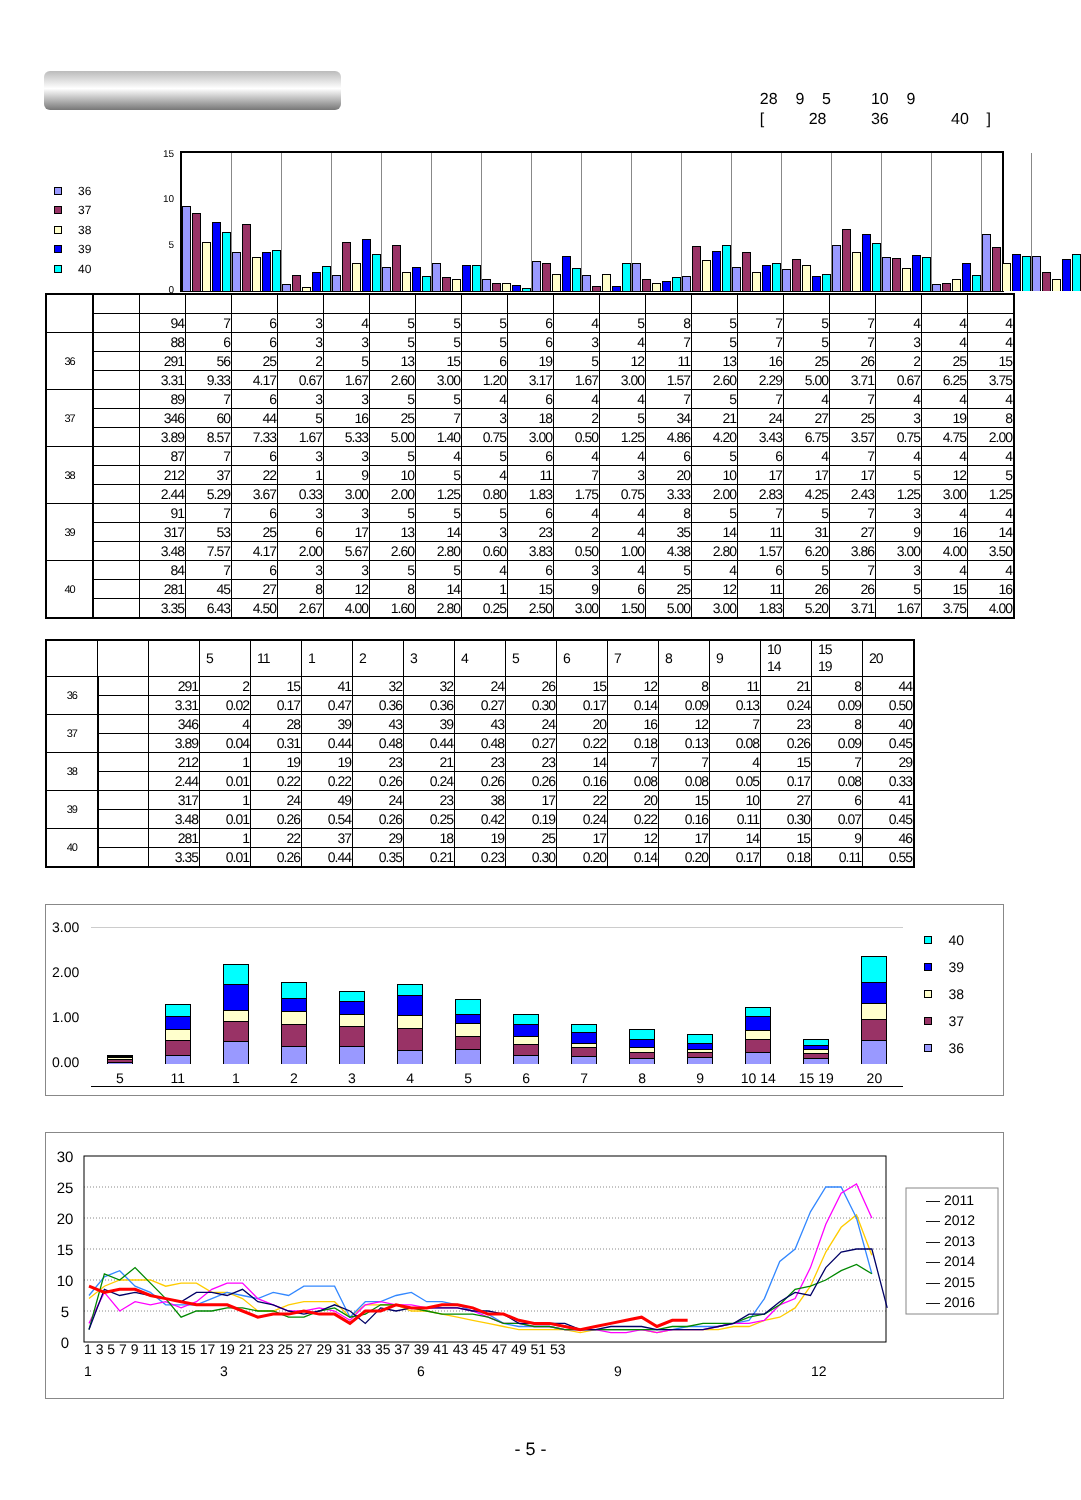28 9 5 10 9 [ 28 36 40 ]
36
37
38
39
40
15
10
5
0
| | | 94 | 7 | 6 | 3 | 4 | 5 | 5 | 5 | 6 | 4 | 5 | 8 | 5 | 7 | 5 | 7 | 4 | 4 | 4 |
| 36 | | 88 | 6 | 6 | 3 | 3 | 5 | 5 | 5 | 6 | 3 | 4 | 7 | 5 | 7 | 5 | 7 | 3 | 4 | 4 |
| | | 291 | 56 | 25 | 2 | 5 | 13 | 15 | 6 | 19 | 5 | 12 | 11 | 13 | 16 | 25 | 26 | 2 | 25 | 15 |
| | | 3.31 | 9.33 | 4.17 | 0.67 | 1.67 | 2.60 | 3.00 | 1.20 | 3.17 | 1.67 | 3.00 | 1.57 | 2.60 | 2.29 | 5.00 | 3.71 | 0.67 | 6.25 | 3.75 |
| 37 | | 89 | 7 | 6 | 3 | 3 | 5 | 5 | 4 | 6 | 4 | 4 | 7 | 5 | 7 | 4 | 7 | 4 | 4 | 4 |
| | | 346 | 60 | 44 | 5 | 16 | 25 | 7 | 3 | 18 | 2 | 5 | 34 | 21 | 24 | 27 | 25 | 3 | 19 | 8 |
| | | 3.89 | 8.57 | 7.33 | 1.67 | 5.33 | 5.00 | 1.40 | 0.75 | 3.00 | 0.50 | 1.25 | 4.86 | 4.20 | 3.43 | 6.75 | 3.57 | 0.75 | 4.75 | 2.00 |
| 38 | | 87 | 7 | 6 | 3 | 3 | 5 | 4 | 5 | 6 | 4 | 4 | 6 | 5 | 6 | 4 | 7 | 4 | 4 | 4 |
| | | 212 | 37 | 22 | 1 | 9 | 10 | 5 | 4 | 11 | 7 | 3 | 20 | 10 | 17 | 17 | 17 | 5 | 12 | 5 |
| | | 2.44 | 5.29 | 3.67 | 0.33 | 3.00 | 2.00 | 1.25 | 0.80 | 1.83 | 1.75 | 0.75 | 3.33 | 2.00 | 2.83 | 4.25 | 2.43 | 1.25 | 3.00 | 1.25 |
| 39 | | 91 | 7 | 6 | 3 | 3 | 5 | 5 | 5 | 6 | 4 | 4 | 8 | 5 | 7 | 5 | 7 | 3 | 4 | 4 |
| | | 317 | 53 | 25 | 6 | 17 | 13 | 14 | 3 | 23 | 2 | 4 | 35 | 14 | 11 | 31 | 27 | 9 | 16 | 14 |
| | | 3.48 | 7.57 | 4.17 | 2.00 | 5.67 | 2.60 | 2.80 | 0.60 | 3.83 | 0.50 | 1.00 | 4.38 | 2.80 | 1.57 | 6.20 | 3.86 | 3.00 | 4.00 | 3.50 |
| 40 | | 84 | 7 | 6 | 3 | 3 | 5 | 5 | 4 | 6 | 3 | 4 | 5 | 4 | 6 | 5 | 7 | 3 | 4 | 4 |
| | | 281 | 45 | 27 | 8 | 12 | 8 | 14 | 1 | 15 | 9 | 6 | 25 | 12 | 11 | 26 | 26 | 5 | 15 | 16 |
| | | 3.35 | 6.43 | 4.50 | 2.67 | 4.00 | 1.60 | 2.80 | 0.25 | 2.50 | 3.00 | 1.50 | 5.00 | 3.00 | 1.83 | 5.20 | 3.71 | 1.67 | 3.75 | 4.00 |
| | | | 5 | 11 | 1 | 2 | 3 | 4 | 5 | 6 | 7 | 8 | 9 | 10 14 | 15 19 | 20 |
| --- | --- | --- | --- | --- | --- | --- | --- | --- | --- | --- | --- | --- | --- | --- | --- | --- |
| 36 | | 291 | 2 | 15 | 41 | 32 | 32 | 24 | 26 | 15 | 12 | 8 | 11 | 21 | 8 | 44 |
| | | 3.31 | 0.02 | 0.17 | 0.47 | 0.36 | 0.36 | 0.27 | 0.30 | 0.17 | 0.14 | 0.09 | 0.13 | 0.24 | 0.09 | 0.50 |
| 37 | | 346 | 4 | 28 | 39 | 43 | 39 | 43 | 24 | 20 | 16 | 12 | 7 | 23 | 8 | 40 |
| | | 3.89 | 0.04 | 0.31 | 0.44 | 0.48 | 0.44 | 0.48 | 0.27 | 0.22 | 0.18 | 0.13 | 0.08 | 0.26 | 0.09 | 0.45 |
| 38 | | 212 | 1 | 19 | 19 | 23 | 21 | 23 | 23 | 14 | 7 | 7 | 4 | 15 | 7 | 29 |
| | | 2.44 | 0.01 | 0.22 | 0.22 | 0.26 | 0.24 | 0.26 | 0.26 | 0.16 | 0.08 | 0.08 | 0.05 | 0.17 | 0.08 | 0.33 |
| 39 | | 317 | 1 | 24 | 49 | 24 | 23 | 38 | 17 | 22 | 20 | 15 | 10 | 27 | 6 | 41 |
| | | 3.48 | 0.01 | 0.26 | 0.54 | 0.26 | 0.25 | 0.42 | 0.19 | 0.24 | 0.22 | 0.16 | 0.11 | 0.30 | 0.07 | 0.45 |
| 40 | | 281 | 1 | 22 | 37 | 29 | 18 | 19 | 25 | 17 | 12 | 17 | 14 | 15 | 9 | 46 |
| | | 3.35 | 0.01 | 0.26 | 0.44 | 0.35 | 0.21 | 0.23 | 0.30 | 0.20 | 0.14 | 0.20 | 0.17 | 0.18 | 0.11 | 0.55 |
3.00
2.00
1.00
0.00
5 11 1 2 3 4 5 6 7 8 9 10 14 15 19 20
40
39
38
37
36
30
25
20
15
10
5
0
1 3 5 7 9 11 13 15 17 19 21 23 25 27 29 31 33 35 37 39 41 43 45 47 49 51 53
1369 12
— 2011
— 2012
— 2013
— 2014
— 2015
— 2016
- 5 -